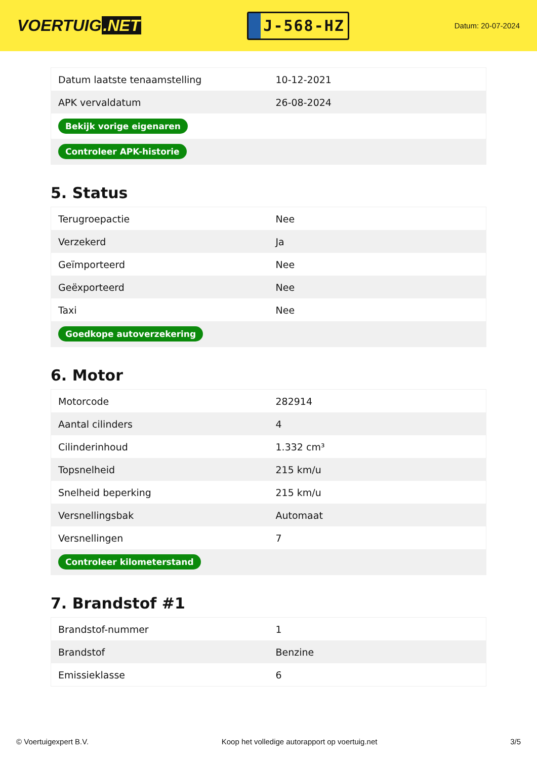VOERTUIG.NET
J-568-HZ
Datum: 20-07-2024
| Datum laatste tenaamstelling | 10-12-2021 |
| APK vervaldatum | 26-08-2024 |
| Bekijk vorige eigenaren | |
| Controleer APK-historie | |
5. Status
| Terugroepactie | Nee |
| Verzekerd | Ja |
| Geïmporteerd | Nee |
| Geëxporteerd | Nee |
| Taxi | Nee |
| Goedkope autoverzekering | |
6. Motor
| Motorcode | 282914 |
| Aantal cilinders | 4 |
| Cilinderinhoud | 1.332 cm³ |
| Topsnelheid | 215 km/u |
| Snelheid beperking | 215 km/u |
| Versnellingsbak | Automaat |
| Versnellingen | 7 |
| Controleer kilometerstand | |
7. Brandstof #1
| Brandstof-nummer | 1 |
| Brandstof | Benzine |
| Emissieklasse | 6 |
© Voertuigexpert B.V. Koop het volledige autorapport op voertuig.net 3/5